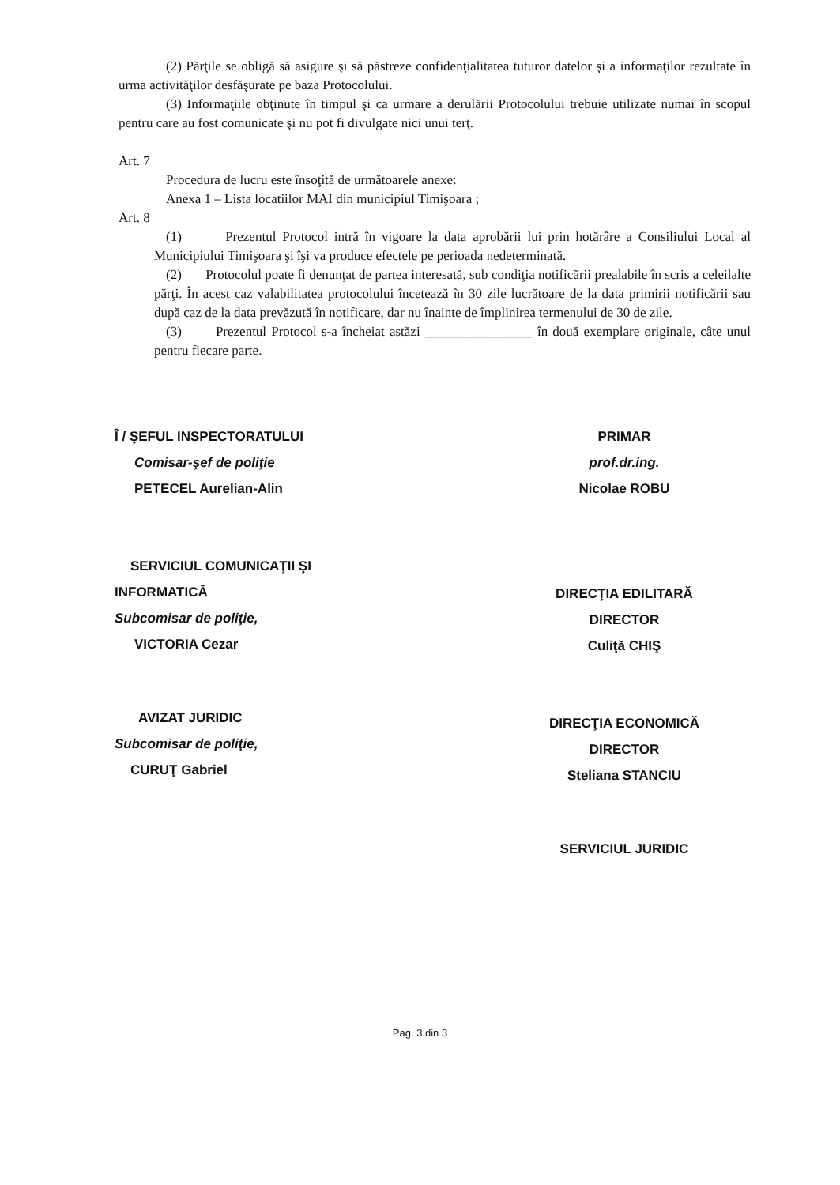(2) Părţile se obligă să asigure şi să păstreze confidenţialitatea tuturor datelor şi a informaţilor rezultate în urma activităţilor desfăşurate pe baza Protocolului.
(3) Informaţiile obţinute în timpul şi ca urmare a derulării Protocolului trebuie utilizate numai în scopul pentru care au fost comunicate şi nu pot fi divulgate nici unui terţ.
Art. 7
Procedura de lucru este însoţită de următoarele anexe:
Anexa 1 – Lista locatiilor MAI din municipiul Timişoara ;
Art. 8
(1) Prezentul Protocol intră în vigoare la data aprobării lui prin hotărâre a Consiliului Local al Municipiului Timişoara şi îşi va produce efectele pe perioada nedeterminată.
(2) Protocolul poate fi denunţat de partea interesată, sub condiţia notificării prealabile în scris a celeilalte părţi. În acest caz valabilitatea protocolului încetează în 30 zile lucrătoare de la data primirii notificării sau după caz de la data prevăzută în notificare, dar nu înainte de împlinirea termenului de 30 de zile.
(3) Prezentul Protocol s-a încheiat astăzi ________________ în două exemplare originale, câte unul pentru fiecare parte.
Î / ŞEFUL INSPECTORATULUI
Comisar-şef de poliţie
PETECEL Aurelian-Alin
SERVICIUL COMUNICAŢII ŞI
INFORMATICĂ
Subcomisar de poliţie,
VICTORIA Cezar
AVIZAT JURIDIC
Subcomisar de poliţie,
CURUŢ Gabriel
PRIMAR
prof.dr.ing.
Nicolae ROBU
DIRECŢIA EDILITARĂ
DIRECTOR
Culiţă CHIŞ
DIRECŢIA ECONOMICĂ
DIRECTOR
Steliana STANCIU
SERVICIUL JURIDIC
Pag. 3 din 3